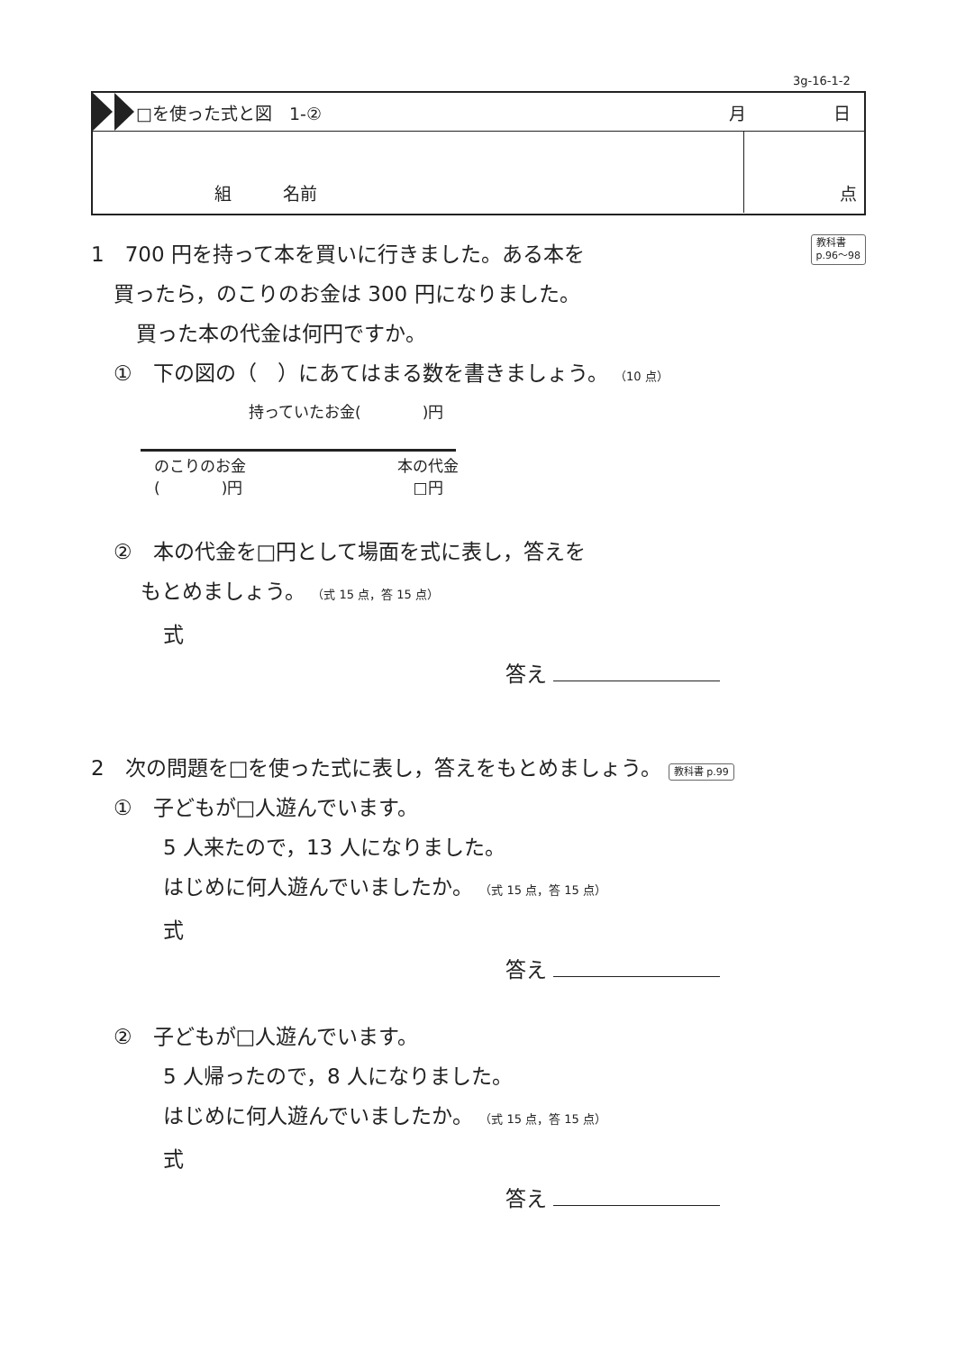3g-16-1-2
□を使った式と図　1-② 月 日
組　　　名前 点
教科書
p.96～98
1　700 円を持って本を買いに行きました。ある本を
買ったら，のこりのお金は 300 円になりました。
買った本の代金は何円ですか。
①　下の図の（　）にあてはまる数を書きましょう。 （10 点）
持っていたお金(　　　　)円
のこりのお金
(　　　　)円
本の代金
□円
②　本の代金を□円として場面を式に表し，答えを
もとめましょう。 （式 15 点，答 15 点）
式
答え
2　次の問題を□を使った式に表し，答えをもとめましょう。 教科書 p.99
①　子どもが□人遊んでいます。
5 人来たので，13 人になりました。
はじめに何人遊んでいましたか。 （式 15 点，答 15 点）
式
答え
②　子どもが□人遊んでいます。
5 人帰ったので，8 人になりました。
はじめに何人遊んでいましたか。 （式 15 点，答 15 点）
式
答え